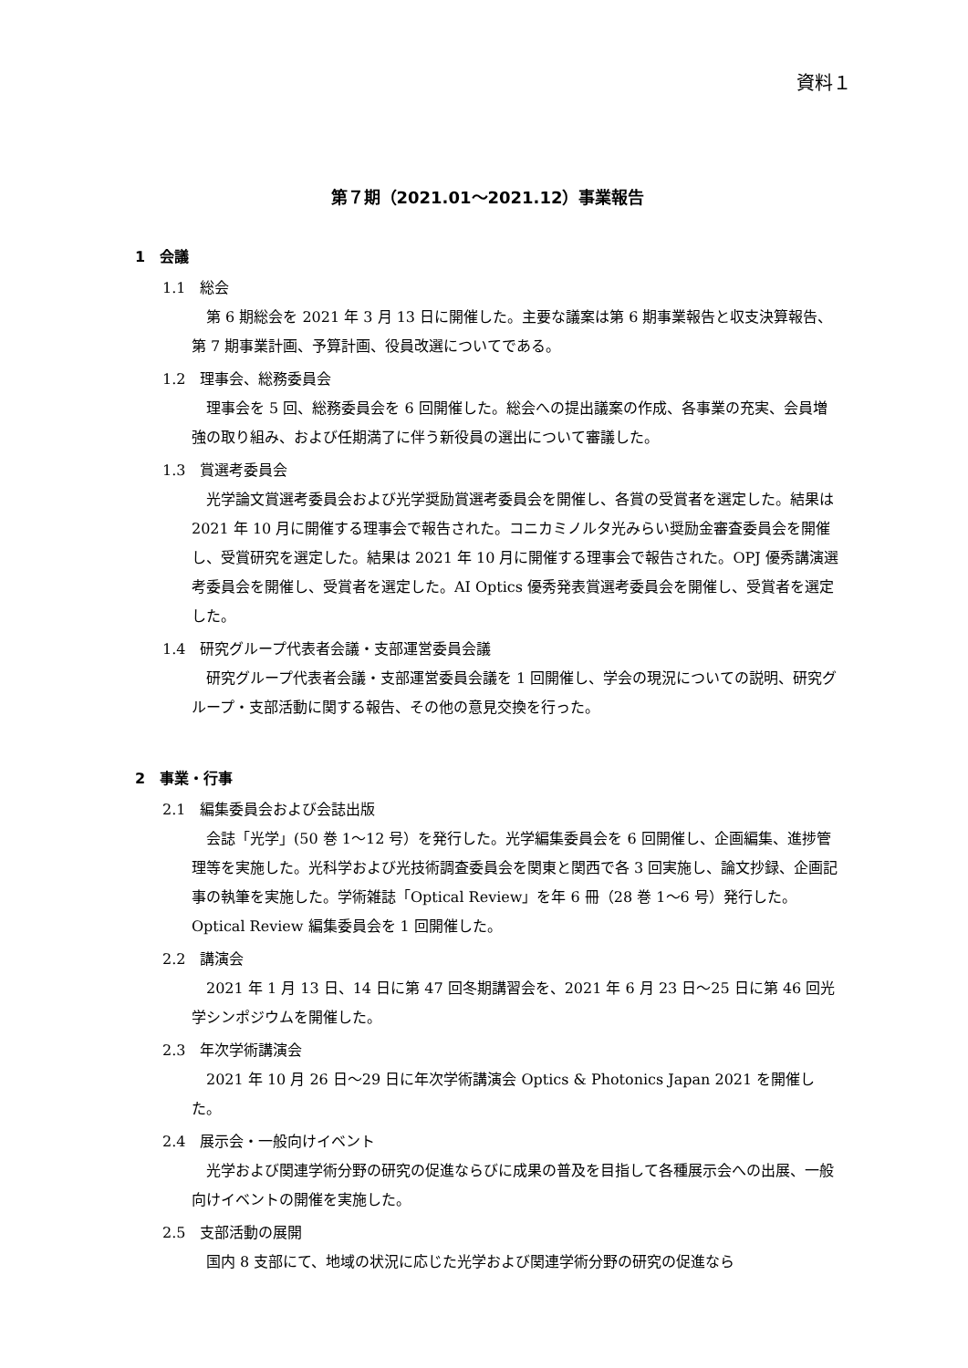資料１
第７期（2021.01～2021.12）事業報告
1　会議
1.1　総会
第 6 期総会を 2021 年 3 月 13 日に開催した。主要な議案は第 6 期事業報告と収支決算報告、第 7 期事業計画、予算計画、役員改選についてである。
1.2　理事会、総務委員会
理事会を 5 回、総務委員会を 6 回開催した。総会への提出議案の作成、各事業の充実、会員増強の取り組み、および任期満了に伴う新役員の選出について審議した。
1.3　賞選考委員会
光学論文賞選考委員会および光学奨励賞選考委員会を開催し、各賞の受賞者を選定した。結果は 2021 年 10 月に開催する理事会で報告された。コニカミノルタ光みらい奨励金審査委員会を開催し、受賞研究を選定した。結果は 2021 年 10 月に開催する理事会で報告された。OPJ 優秀講演選考委員会を開催し、受賞者を選定した。AI Optics 優秀発表賞選考委員会を開催し、受賞者を選定した。
1.4　研究グループ代表者会議・支部運営委員会議
研究グループ代表者会議・支部運営委員会議を 1 回開催し、学会の現況についての説明、研究グループ・支部活動に関する報告、その他の意見交換を行った。
2　事業・行事
2.1　編集委員会および会誌出版
会誌「光学」(50 巻 1～12 号）を発行した。光学編集委員会を 6 回開催し、企画編集、進捗管理等を実施した。光科学および光技術調査委員会を関東と関西で各 3 回実施し、論文抄録、企画記事の執筆を実施した。学術雑誌「Optical Review」を年 6 冊（28 巻 1～6 号）発行した。Optical Review 編集委員会を 1 回開催した。
2.2　講演会
2021 年 1 月 13 日、14 日に第 47 回冬期講習会を、2021 年 6 月 23 日～25 日に第 46 回光学シンポジウムを開催した。
2.3　年次学術講演会
2021 年 10 月 26 日～29 日に年次学術講演会 Optics & Photonics Japan 2021 を開催した。
2.4　展示会・一般向けイベント
光学および関連学術分野の研究の促進ならびに成果の普及を目指して各種展示会への出展、一般向けイベントの開催を実施した。
2.5　支部活動の展開
国内 8 支部にて、地域の状況に応じた光学および関連学術分野の研究の促進なら